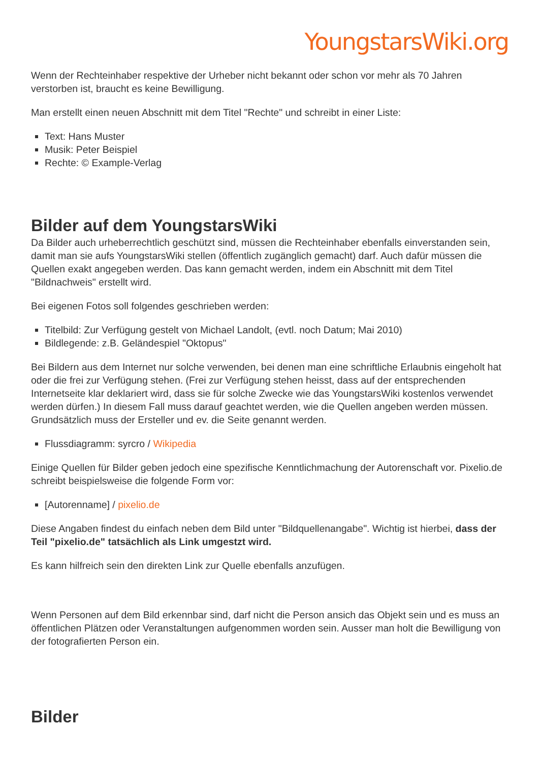YoungstarsWiki.org
Wenn der Rechteinhaber respektive der Urheber nicht bekannt oder schon vor mehr als 70 Jahren verstorben ist, braucht es keine Bewilligung.
Man erstellt einen neuen Abschnitt mit dem Titel "Rechte" und schreibt in einer Liste:
Text: Hans Muster
Musik: Peter Beispiel
Rechte: © Example-Verlag
Bilder auf dem YoungstarsWiki
Da Bilder auch urheberrechtlich geschützt sind, müssen die Rechteinhaber ebenfalls einverstanden sein, damit man sie aufs YoungstarsWiki stellen (öffentlich zugänglich gemacht) darf. Auch dafür müssen die Quellen exakt angegeben werden. Das kann gemacht werden, indem ein Abschnitt mit dem Titel "Bildnachweis" erstellt wird.
Bei eigenen Fotos soll folgendes geschrieben werden:
Titelbild: Zur Verfügung gestelt von Michael Landolt, (evtl. noch Datum; Mai 2010)
Bildlegende: z.B. Geländespiel "Oktopus"
Bei Bildern aus dem Internet nur solche verwenden, bei denen man eine schriftliche Erlaubnis eingeholt hat oder die frei zur Verfügung stehen. (Frei zur Verfügung stehen heisst, dass auf der entsprechenden Internetseite klar deklariert wird, dass sie für solche Zwecke wie das YoungstarsWiki kostenlos verwendet werden dürfen.) In diesem Fall muss darauf geachtet werden, wie die Quellen angeben werden müssen. Grundsätzlich muss der Ersteller und ev. die Seite genannt werden.
Flussdiagramm: syrcro / Wikipedia
Einige Quellen für Bilder geben jedoch eine spezifische Kenntlichmachung der Autorenschaft vor. Pixelio.de schreibt beispielsweise die folgende Form vor:
[Autorenname] / pixelio.de
Diese Angaben findest du einfach neben dem Bild unter "Bildquellenangabe". Wichtig ist hierbei, dass der Teil "pixelio.de" tatsächlich als Link umgestzt wird.
Es kann hilfreich sein den direkten Link zur Quelle ebenfalls anzufügen.
Wenn Personen auf dem Bild erkennbar sind, darf nicht die Person ansich das Objekt sein und es muss an öffentlichen Plätzen oder Veranstaltungen aufgenommen worden sein. Ausser man holt die Bewilligung von der fotografierten Person ein.
Bilder